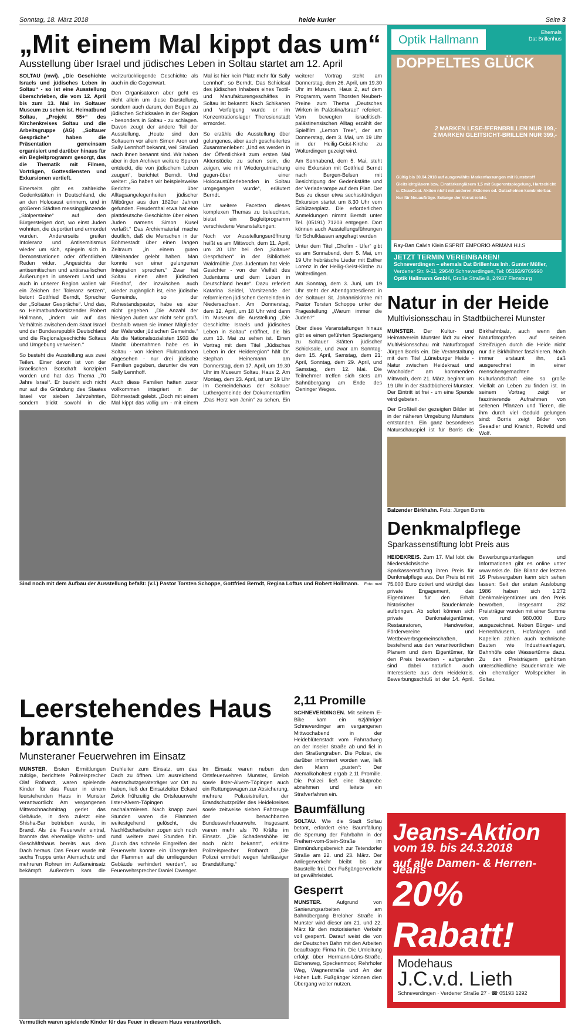Sonntag, 18. März 2018 heide kurier Seite 3
„Mit einem Mal kippt das um“
Ausstellung über Israel und jüdisches Leben in Soltau startet am 12. April
SOLTAU (mwi). „Die Geschichte Israels und jüdisches Leben in Soltau“ - so ist eine Ausstellung überschrieben, die vom 12. April bis zum 13. Mai im Soltauer Museum zu sehen ist. Heimatbund Soltau, „Projekt 55+“ des Kirchenkreises Soltau und die Arbeitsgruppe (AG) „Soltauer Gespräche“ haben die Präsentation gemeinsam organisiert und darüber hinaus für ein Begleitprogramm gesorgt, das die Thematik mit Filmen, Vorträgen, Gottesdiensten und Exkursionen vertieft.
Einerseits gibt es zahlreiche Gedenkstätten in Deutschland, die an den Holocaust erinnern, und in größeren Städten messingglänzende „Stolpersteine“ auf den Bürgersteigen dort, wo einst Juden wohnten, die deportiert und ermordet wurden. Andererseits greifen Intoleranz und Antisemitismus wieder um sich, spiegeln sich in Demonstrationen oder öffentlichen Reden wider. „Angesichts der antisemitischen und antiisraelischen Äußerungen in unserem Land und auch in unserer Region wollen wir ein Zeichen der Toleranz setzen“, betont Gottfried Berndt, Sprecher der „Soltauer Gespräche“. Und das, so Heimatbundvorsitzender Robert Hollmann, „indem wir auf das Verhältnis zwischen dem Staat Israel und der Bundesrepublik Deutschland und die Regionalgeschichte Soltaus und Umgebung verweisen.“
So besteht die Ausstellung aus zwei Teilen. Einer davon ist von der israelischen Botschaft konzipiert worden und hat das Thema „70 Jahre Israel“. Er bezieht sich nicht nur auf die Gründung des Staates Israel vor sieben Jahrzehnten, sondern blickt sowohl in die weitzurückliegende Geschichte als auch in die Gegenwart.
Den Organisatoren aber geht es nicht allein um diese Darstellung, sondern auch darum, den Bogen zu jüdischen Schicksalen in der Region - besonders in Soltau - zu schlagen. Davon zeugt der andere Teil der Ausstellung. „Heute sind den Soltauern vor allem Simon Aron und Sally Lennhoff bekannt, weil Straßen nach ihnen benannt sind. Wir haben aber in den Archiven weitere Spuren entdeckt, die von jüdischem Leben zeugen“, berichtet Berndt. Und weiter: „So haben wir beispielsweise Berichte über Alltagsangelegenheiten jüdischer Mitbürger aus den 1820er Jahren gefunden. Freudenthal etwa hat eine plattdeutsche Geschichte über einen Juden namens Simon Kusel verfaßt.“ Das Archivmaterial mache deutlich, daß die Menschen in der Böhmestadt über einen langen Zeitraum „in einem guten Miteinander gelebt haben. Man konnte von einer gelungenen Integration sprechen.“ Zwar hat Soltau einen alten jüdischen Friedhof, der inzwischen auch wieder zugänglich ist, eine jüdische Gemeinde, so der Ruhestandspastor, habe es aber nicht gegeben. „Die Anzahl der hiesigen Juden war nicht sehr groß. Deshalb waren sie immer Mitglieder der Walsroder jüdischen Gemeinde.“ Als die Nationalsozialisten 1933 die Macht übernahmen habe es in Soltau - von kleinen Fluktuationen abgesehen - nur drei jüdische Familien gegeben, darunter die von Sally Lennhoff.
Auch diese Familien hatten zuvor vollkommen integriert in der Böhmestadt gelebt. „Doch mit einem Mal kippt das völlig um - mit einem Mal ist hier kein Platz mehr für Sally Lennhof“, so Berndt. Das Schicksal des jüdischen Inhabers eines Textil- und Manufakturengeschäftes in Soltau ist bekannt: Nach Schikanen und Verfolgung wurde er im Konzentrationslager Theresienstadt ermordet.
So erzähle die Ausstellung über gelungenes, aber auch gescheitertes Zusammenleben: „Und es werden in der Öffentlichkeit zum ersten Mal Aktenstücke zu sehen sein, die zeigen, wie mit Wiedergutmachung gegen-über einer Holocaustüberlebenden in Soltau umgegangen wurde“, erläutert Berndt.
Um weitere Facetten dieses komplexen Themas zu beleuchten, bietet ein Begleitprogramm verschiedene Veranstaltungen:
Noch vor Ausstellungseröffnung heißt es am Mittwoch, dem 11. April, um 20 Uhr bei den „Soltauer Gesprächen“ in der Bibliothek Waldmühle „Das Judentum hat viele Gesichter - von der Vielfalt des Judentums und dem Leben in Deutschland heute“. Dazu referiert Katarina Seidel, Vorsitzende der reformierten jüdischen Gemeinden in Niedersachsen. Am Donnerstag, dem 12. April, um 18 Uhr wird dann im Museum die Ausstellung „Die Geschichte Israels und jüdisches Leben in Soltau“ eröffnet, die bis zum 13. Mai zu sehen ist. Einen Vortrag mit dem Titel „Jüdisches Leben in der Heideregion“ hält Dr. Stephan Heinemann am Donnerstag, dem 17. April, um 19.30 Uhr im Museum Soltau, Haus 2. Am Montag, dem 23. April, ist um 19 Uhr im Gemeindehaus der Soltauer Luthergemeinde der Dokumentarfilm „Das Herz von Jenin“ zu sehen. Ein weiterer Vortrag steht am Donnerstag, dem 26. April, um 19.30 Uhr im Museum, Haus 2, auf dem Programm, wenn Thorsten Neubert-Preine zum Thema „Deutsches Wirken in Palästina/Israel“ referiert. Vom bewegten israelitisch-palästinensischen Alltag erzählt der Spielfilm „Lemon Tree“, der am Donnerstag, dem 3. Mai, um 19 Uhr in der Heilig-Geist-Kirche zu Wolterdingen gezeigt wird.
Am Sonnabend, dem 5. Mai, steht eine Exkursion mit Gottfried Berndt nach Bergen-Belsen mit Besichtigung der Gedenkstätte und der Verladerampe auf dem Plan. Der Bus zu dieser etwa sechsstündigen Exkursion startet um 8.30 Uhr vom Schützenplatz. Die erforderlichen Anmeldungen nimmt Berndt unter Tel. (05191) 71203 entgegen. Dort können auch Ausstellungsführungen für Schulklassen angefragt werden
Unter dem Titel „Chofim - Ufer“ gibt es am Sonnabend, dem 5. Mai, um 19 Uhr hebräische Lieder mit Esther Lorenz in der Heilig-Geist-Kirche zu Wolterdingen.
Am Sonntag, dem 3. Juni, um 19 Uhr steht der Abendgottesdienst in der Soltauer St. Johanniskirche mit Pastor Torsten Schoppe unter der Fragestellung „Warum immer die Juden?“
Über diese Veranstaltungen hinaus gibt es einen geführten Spaziergang zu Soltauer Stätten jüdischer Schicksale, und zwar am Sonntag, dem 15. April, Samstag, dem 21. April, Sonntag, dem 29. April, und Samstag, dem 12. Mai. Die Teilnehmer treffen sich stets am Bahnübergang am Ende des Oeninger Weges.
Sind noch mit dem Aufbau der Ausstellung befaßt: (v.l.) Pastor Torsten Schoppe, Gottfried Berndt, Regina Loftus und Robert Hollmann. Foto: mwi
Optik Hallmann
Ehemals
Dat Brillenhus
DOPPELTES GLÜCK
2 MARKEN LESE-/FERNBRILLEN NUR 199,-
2 MARKEN GLEITSICHT-BRILLEN NUR 399,-
Gültig bis 30.04.2018 auf ausgewählte Markenfassungen mit Kunststoff Gleitsichtgläsern bzw. Einstärkengläsern 1,5 mit Superentspiegelung, Hartschicht u. CleanCoat. Aktion nicht mit anderen Aktionen od. Gutscheinen kombinierbar. Nur für Neuaufträge. Solange der Vorrat reicht.
Ray-Ban Calvin Klein ESPRIT EMPORIO ARMANI H.I.S
JETZT TERMIN VEREINBAREN!
Schneverdingen – ehemals Dat Brillenhus Inh. Gunter Müller,
Verdener Str. 9-11, 29640 Schneverdingen, Tel: 05193/9769990
Optik Hallmann GmbH, Große Straße 8, 24937 Flensburg
Natur in der Heide
Multivisionsschau in Stadtbücherei Munster
MUNSTER. Der Kultur- und Heimatverein Munster lädt zu einer Multivisionsschau mit Naturfotograf Jürgen Borris ein. Die Veranstaltung mit dem Titel „Lüneburger Heide - Natur zwischen Heidekraut und Wacholder“ am kommenden Mittwoch, dem 21. März, beginnt um 19 Uhr in der Stadtbücherei Munster. Der Eintritt ist frei - um eine Spende wird gebeten.
Der Großteil der gezeigten Bilder ist in der näheren Umgebung Munsters entstanden. Ein ganz besonderes Naturschauspiel ist für Borris die Birkhahnbalz, auch wenn den Naturfotografen auf seinen Streifzügen durch die Heide nicht nur die Birkhühner faszinieren. Noch immer erstaunt ihn, daß ausgerechnet in einer menschengemachten Kulturlandschaft eine so große Vielfalt an Leben zu finden ist. In seinem Vortrag zeigt er faszinierende Aufnahmen von seltenen Pflanzen und Tieren, die ihm durch viel Geduld gelungen sind: Borris zeigt Bilder von Seeadler und Kranich, Rotwild und Wolf.
Balzender Birkhahn. Foto: Jürgen Borris
Denkmalpflege
Sparkassenstiftung lobt Preis aus
HEIDEKREIS. Zum 17. Mal lobt die Niedersächsische Sparkassenstiftung ihren Preis für Denkmalpflege aus. Der Preis ist mit 75.000 Euro dotiert und würdigt das private Engagement, das Eigentümer für den Erhalt historischer Baudenkmale aufbringen. Ab sofort können sich private Denkmaleigentümer, Restauratoren, Handwerker, Fördervereine und Wettbewerbsgemeinschaften, bestehend aus den verantwortlichen Planern und dem Eigentümer, für den Preis bewerben - aufgerufen sind dabei natürlich auch Interessierte aus dem Heidekreis. Bewerbungsschluß ist der 14. April. Bewerbungsunterlagen und Informationen gibt es online unter www.nsks.de. Die Bilanz der letzten 16 Preisvergaben kann sich sehen lassen: Seit der ersten Auslobung 1986 haben sich 1.272 Denkmaleigentümer um den Preis beworben, insgesamt 282 Preisträger wurden mit einer Summe von rund 980.000 Euro ausgezeichnet. Neben Bürger- und Herrenhäusern, Hofanlagen und Kapellen zählen auch technische Bauten wie Industrieanlagen, Bahnhöfe oder Wassertürme dazu. Zu den Preisträgern gehörten unterschiedliche Baudenkmale wie ein ehemaliger Wollspeicher in Soltau.
Leerstehendes Haus brannte
Munsteraner Feuerwehren im Einsatz
MUNSTER. Ersten Ermittlungen zufolge, berichtete Polizeisprecher Olaf Rothardt, waren spielende Kinder für das Feuer in einem leerstehenden Haus in Munster verantwortlich: Am vergangenen Mittwochnachmittag geriet das Gebäude, in dem zuletzt eine Shisha-Bar betrieben wurde, in Brand. Als die Feuerwehr eintraf, brannte das ehemalige Wohn- und Geschäftshaus bereits aus dem Dach heraus. Das Feuer wurde mit sechs Trupps unter Atemschutz und mehreren Rohren im Außeneinsatz bekämpft. Außerdem kam die Drehleiter zum Einsatz, um das Dach zu öffnen. Um ausreichend Atemschutzgeräteträger vor Ort zu haben, ließ der Einsatzleiter Eckard Zwick frühzeitig die Ortsfeuerwehr Ilster-Alvern-Töpingen nachalarmieren. Nach knapp zwei Stunden waren die Flammen weitestgehend gelöscht, die Nachlöscharbeiten zogen sich noch rund weitere zwei Stunden hin. „Durch das schnelle Eingreifen der Feuerwehr konnte ein Übergreifen der Flammen auf die umliegenden Gebäude verhindert werden“, so Feuerwehrsprecher Daniel Dwenger. Im Einsatz waren neben den Ortsfeuerwehren Munster, Breloh sowie Ilster-Alvern-Töpingen auch ein Rettungswagen zur Absicherung, mehrere Polizeistreifen, der Brandschutzprüfer des Heidekreises sowie zeitweise sieben Fahrzeuge der benachbarten Bundeswehrfeuerwehr. Insgesamt waren mehr als 70 Kräfte im Einsatz. „Die Schadenshöhe ist noch nicht bekannt“, erklärte Polizeisprecher Rothardt. „Die Polizei ermittelt wegen fahrlässiger Brandstiftung.“
Vermutlich waren spielende Kinder für das Feuer in diesem Haus verantwortlich.
2,11 Promille
SCHNEVERDINGEN. Mit seinem E-Bike kam ein 62jähriger Schneverdinger am vergangenen Mittwochabend in der Heideblütenstadt vom Fahrradweg an der Inseler Straße ab und fiel in den Straßengraben. Die Polizei, die darüber informiert worden war, ließ den Mann „pusten“: Der Atemalkoholtest ergab 2,11 Promille. Die Polizei ließ eine Blutprobe abnehmen und leitete ein Strafverfahren ein.
Baumfällung
SOLTAU. Wie die Stadt Soltau betont, erfordert eine Baumfällung die Sperrung der Fahrbahn in der Freiherr-vom-Stein-Straße im Einmündungsbereich zur Tetendorfer Straße am 22. und 23. März. Der Anliegerverkehr bleibt bis zur Baustelle frei. Der Fußgängerverkehr ist gewährleistet.
Gesperrt
MUNSTER. Aufgrund von Sanierungsarbeiten am Bahnübergang Breloher Straße in Munster wird dieser am 21. und 22. März für den motorisierten Verkehr voll gesperrt. Darauf weist die von der Deutschen Bahn mit den Arbeiten beauftragte Firma hin. Die Umleitung erfolgt über Hermann-Löns-Straße, Eichenweg, Speckenmoor, Rehrhofer Weg, Wagnerstraße und An der Hohen Luft. Fußgänger können dien Übergang weiter nutzen.
Jeans-Aktion
vom 19. bis 24.3.2018
auf alle Damen- & Herren-Jeans
20% Rabatt!
Modehaus
J.C.v.d. Lieth
Schneverdingen · Verdener Straße 27 · ☎ 05193 1292